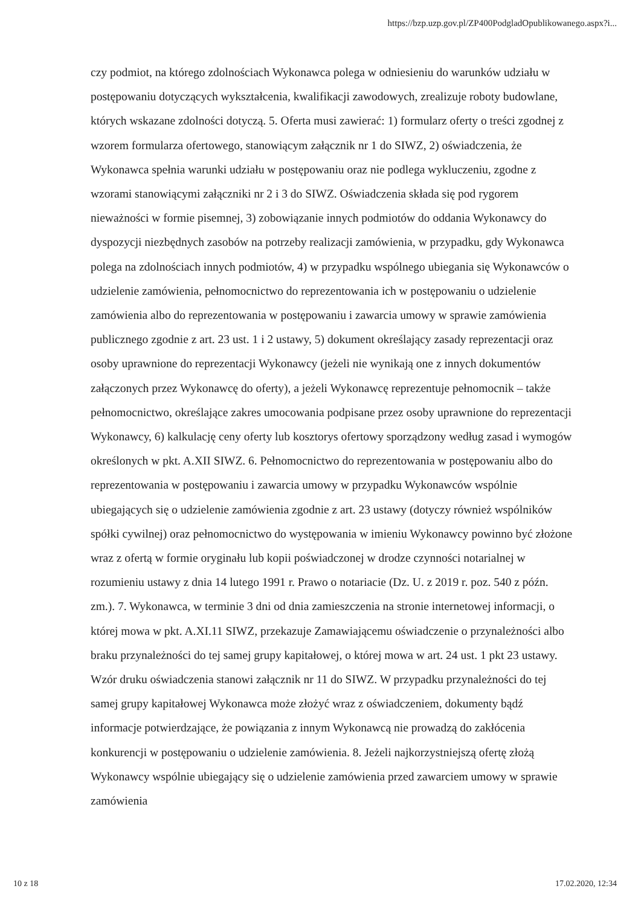https://bzp.uzp.gov.pl/ZP400PodgladOpublikowanego.aspx?i...
czy podmiot, na którego zdolnościach Wykonawca polega w odniesieniu do warunków udziału w postępowaniu dotyczących wykształcenia, kwalifikacji zawodowych, zrealizuje roboty budowlane, których wskazane zdolności dotyczą. 5. Oferta musi zawierać: 1) formularz oferty o treści zgodnej z wzorem formularza ofertowego, stanowiącym załącznik nr 1 do SIWZ, 2) oświadczenia, że Wykonawca spełnia warunki udziału w postępowaniu oraz nie podlega wykluczeniu, zgodne z wzorami stanowiącymi załączniki nr 2 i 3 do SIWZ. Oświadczenia składa się pod rygorem nieważności w formie pisemnej, 3) zobowiązanie innych podmiotów do oddania Wykonawcy do dyspozycji niezbędnych zasobów na potrzeby realizacji zamówienia, w przypadku, gdy Wykonawca polega na zdolnościach innych podmiotów, 4) w przypadku wspólnego ubiegania się Wykonawców o udzielenie zamówienia, pełnomocnictwo do reprezentowania ich w postępowaniu o udzielenie zamówienia albo do reprezentowania w postępowaniu i zawarcia umowy w sprawie zamówienia publicznego zgodnie z art. 23 ust. 1 i 2 ustawy, 5) dokument określający zasady reprezentacji oraz osoby uprawnione do reprezentacji Wykonawcy (jeżeli nie wynikają one z innych dokumentów załączonych przez Wykonawcę do oferty), a jeżeli Wykonawcę reprezentuje pełnomocnik – także pełnomocnictwo, określające zakres umocowania podpisane przez osoby uprawnione do reprezentacji Wykonawcy, 6) kalkulację ceny oferty lub kosztorys ofertowy sporządzony według zasad i wymogów określonych w pkt. A.XII SIWZ. 6. Pełnomocnictwo do reprezentowania w postępowaniu albo do reprezentowania w postępowaniu i zawarcia umowy w przypadku Wykonawców wspólnie ubiegających się o udzielenie zamówienia zgodnie z art. 23 ustawy (dotyczy również wspólników spółki cywilnej) oraz pełnomocnictwo do występowania w imieniu Wykonawcy powinno być złożone wraz z ofertą w formie oryginału lub kopii poświadczonej w drodze czynności notarialnej w rozumieniu ustawy z dnia 14 lutego 1991 r. Prawo o notariacie (Dz. U. z 2019 r. poz. 540 z późn. zm.). 7. Wykonawca, w terminie 3 dni od dnia zamieszczenia na stronie internetowej informacji, o której mowa w pkt. A.XI.11 SIWZ, przekazuje Zamawiającemu oświadczenie o przynależności albo braku przynależności do tej samej grupy kapitałowej, o której mowa w art. 24 ust. 1 pkt 23 ustawy. Wzór druku oświadczenia stanowi załącznik nr 11 do SIWZ. W przypadku przynależności do tej samej grupy kapitałowej Wykonawca może złożyć wraz z oświadczeniem, dokumenty bądź informacje potwierdzające, że powiązania z innym Wykonawcą nie prowadzą do zakłócenia konkurencji w postępowaniu o udzielenie zamówienia. 8. Jeżeli najkorzystniejszą ofertę złożą Wykonawcy wspólnie ubiegający się o udzielenie zamówienia przed zawarciem umowy w sprawie zamówienia
10 z 18 17.02.2020, 12:34